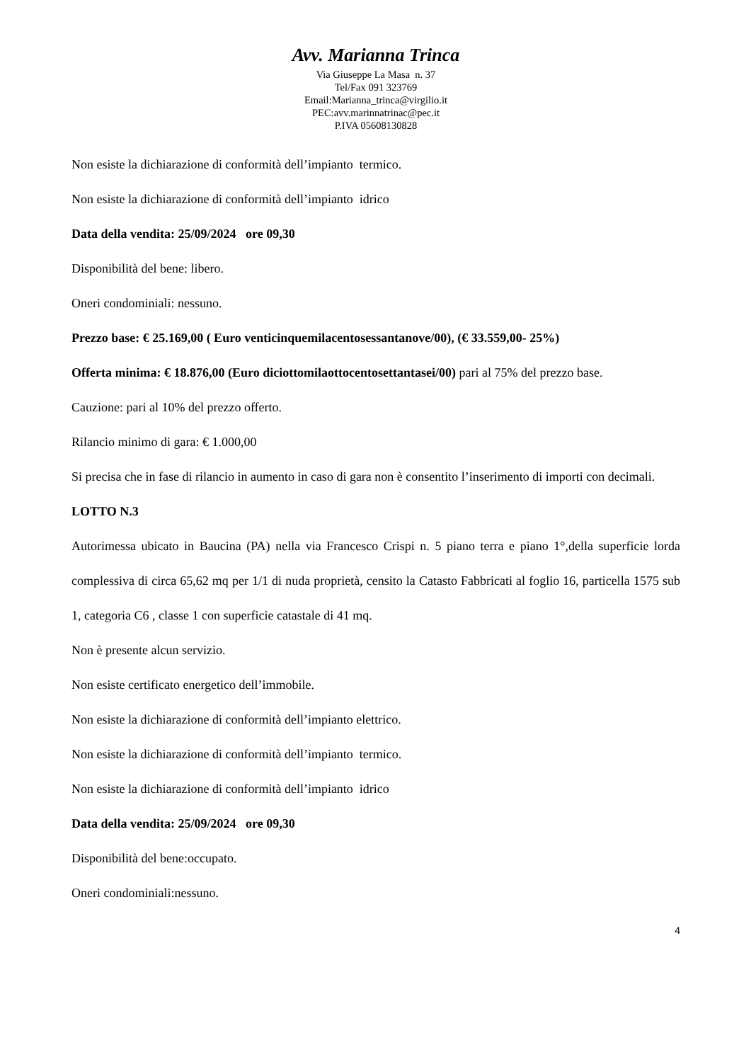Avv. Marianna Trinca
Via Giuseppe La Masa n. 37
Tel/Fax 091 323769
Email:Marianna_trinca@virgilio.it
PEC:avv.marinnatrinac@pec.it
P.IVA 05608130828
Non esiste la dichiarazione di conformità dell’impianto termico.
Non esiste la dichiarazione di conformità dell’impianto idrico
Data della vendita: 25/09/2024 ore 09,30
Disponibilità del bene: libero.
Oneri condominiali: nessuno.
Prezzo base: € 25.169,00 ( Euro venticinquemilacentosessantanove/00), (€ 33.559,00- 25%)
Offerta minima: € 18.876,00 (Euro diciottomilaottocentosettantasei/00) pari al 75% del prezzo base.
Cauzione: pari al 10% del prezzo offerto.
Rilancio minimo di gara: € 1.000,00
Si precisa che in fase di rilancio in aumento in caso di gara non è consentito l’inserimento di importi con decimali.
LOTTO N.3
Autorimessa ubicato in Baucina (PA) nella via Francesco Crispi n. 5 piano terra e piano 1°,della superficie lorda complessiva di circa 65,62 mq per 1/1 di nuda proprietà, censito la Catasto Fabbricati al foglio 16, particella 1575 sub 1, categoria C6 , classe 1 con superficie catastale di 41 mq.
Non è presente alcun servizio.
Non esiste certificato energetico dell’immobile.
Non esiste la dichiarazione di conformità dell’impianto elettrico.
Non esiste la dichiarazione di conformità dell’impianto termico.
Non esiste la dichiarazione di conformità dell’impianto idrico
Data della vendita: 25/09/2024 ore 09,30
Disponibilità del bene:occupato.
Oneri condominiali:nessuno.
4